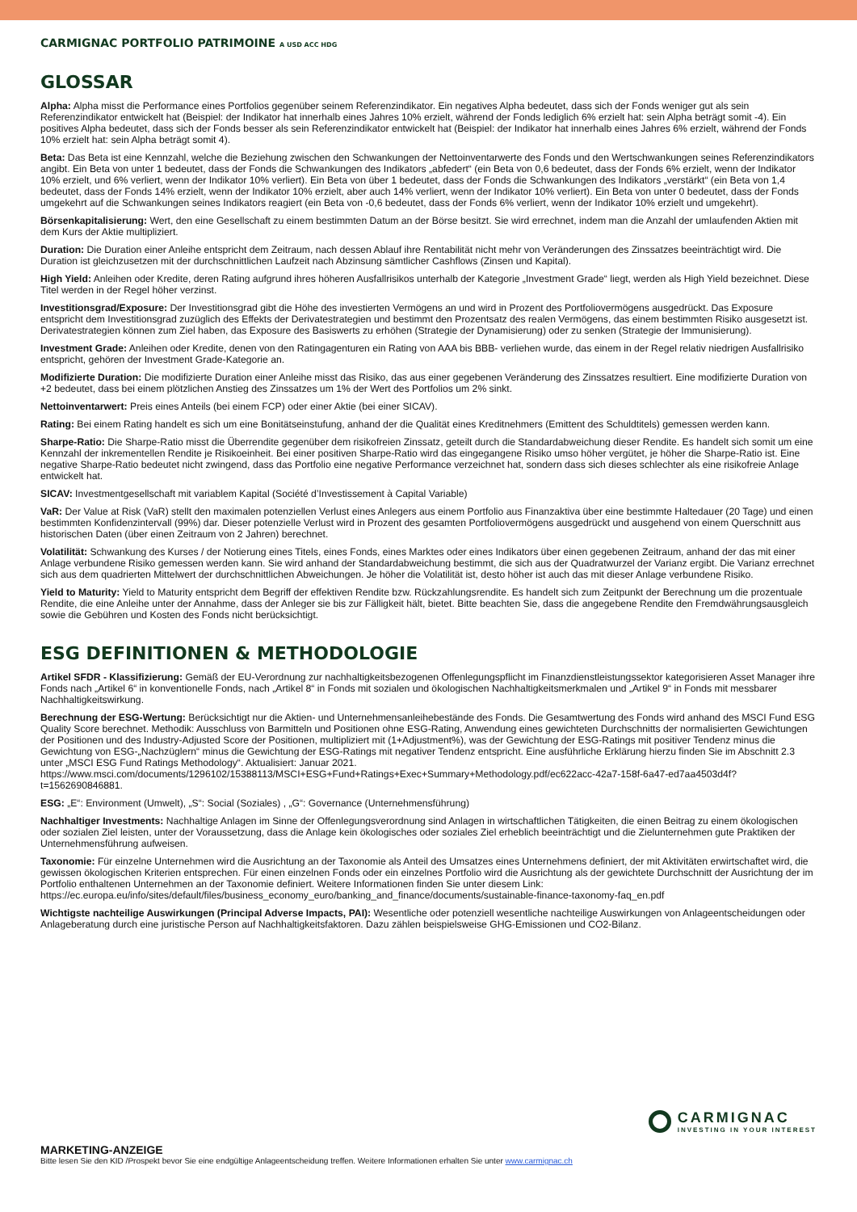CARMIGNAC PORTFOLIO PATRIMOINE A USD ACC HDG
GLOSSAR
Alpha: Alpha misst die Performance eines Portfolios gegenüber seinem Referenzindikator. Ein negatives Alpha bedeutet, dass sich der Fonds weniger gut als sein Referenzindikator entwickelt hat (Beispiel: der Indikator hat innerhalb eines Jahres 10% erzielt, während der Fonds lediglich 6% erzielt hat: sein Alpha beträgt somit -4). Ein positives Alpha bedeutet, dass sich der Fonds besser als sein Referenzindikator entwickelt hat (Beispiel: der Indikator hat innerhalb eines Jahres 6% erzielt, während der Fonds 10% erzielt hat: sein Alpha beträgt somit 4).
Beta: Das Beta ist eine Kennzahl, welche die Beziehung zwischen den Schwankungen der Nettoinventarwerte des Fonds und den Wertschwankungen seines Referenzindikators angibt. Ein Beta von unter 1 bedeutet, dass der Fonds die Schwankungen des Indikators „abfedert“ (ein Beta von 0,6 bedeutet, dass der Fonds 6% erzielt, wenn der Indikator 10% erzielt, und 6% verliert, wenn der Indikator 10% verliert). Ein Beta von über 1 bedeutet, dass der Fonds die Schwankungen des Indikators „verstärkt“ (ein Beta von 1,4 bedeutet, dass der Fonds 14% erzielt, wenn der Indikator 10% erzielt, aber auch 14% verliert, wenn der Indikator 10% verliert). Ein Beta von unter 0 bedeutet, dass der Fonds umgekehrt auf die Schwankungen seines Indikators reagiert (ein Beta von -0,6 bedeutet, dass der Fonds 6% verliert, wenn der Indikator 10% erzielt und umgekehrt).
Börsenkapitalisierung: Wert, den eine Gesellschaft zu einem bestimmten Datum an der Börse besitzt. Sie wird errechnet, indem man die Anzahl der umlaufenden Aktien mit dem Kurs der Aktie multipliziert.
Duration: Die Duration einer Anleihe entspricht dem Zeitraum, nach dessen Ablauf ihre Rentabilität nicht mehr von Veränderungen des Zinssatzes beeinträchtigt wird. Die Duration ist gleichzusetzen mit der durchschnittlichen Laufzeit nach Abzinsung sämtlicher Cashflows (Zinsen und Kapital).
High Yield: Anleihen oder Kredite, deren Rating aufgrund ihres höheren Ausfallrisikos unterhalb der Kategorie „Investment Grade“ liegt, werden als High Yield bezeichnet. Diese Titel werden in der Regel höher verzinst.
Investitionsgrad/Exposure: Der Investitionsgrad gibt die Höhe des investierten Vermögens an und wird in Prozent des Portfoliovermögens ausgedrückt. Das Exposure entspricht dem Investitionsgrad zuzüglich des Effekts der Derivatestrategien und bestimmt den Prozentsatz des realen Vermögens, das einem bestimmten Risiko ausgesetzt ist. Derivatestrategien können zum Ziel haben, das Exposure des Basiswerts zu erhöhen (Strategie der Dynamisierung) oder zu senken (Strategie der Immunisierung).
Investment Grade: Anleihen oder Kredite, denen von den Ratingagenturen ein Rating von AAA bis BBB- verliehen wurde, das einem in der Regel relativ niedrigen Ausfallrisiko entspricht, gehören der Investment Grade-Kategorie an.
Modifizierte Duration: Die modifizierte Duration einer Anleihe misst das Risiko, das aus einer gegebenen Veränderung des Zinssatzes resultiert. Eine modifizierte Duration von +2 bedeutet, dass bei einem plötzlichen Anstieg des Zinssatzes um 1% der Wert des Portfolios um 2% sinkt.
Nettoinventarwert: Preis eines Anteils (bei einem FCP) oder einer Aktie (bei einer SICAV).
Rating: Bei einem Rating handelt es sich um eine Bonitätseinstufung, anhand der die Qualität eines Kreditnehmers (Emittent des Schuldtitels) gemessen werden kann.
Sharpe-Ratio: Die Sharpe-Ratio misst die Überrendite gegenüber dem risikofreien Zinssatz, geteilt durch die Standardabweichung dieser Rendite. Es handelt sich somit um eine Kennzahl der inkrementellen Rendite je Risikoeinheit. Bei einer positiven Sharpe-Ratio wird das eingegangene Risiko umso höher vergütet, je höher die Sharpe-Ratio ist. Eine negative Sharpe-Ratio bedeutet nicht zwingend, dass das Portfolio eine negative Performance verzeichnet hat, sondern dass sich dieses schlechter als eine risikofreie Anlage entwickelt hat.
SICAV: Investmentgesellschaft mit variablem Kapital (Société d’Investissement à Capital Variable)
VaR: Der Value at Risk (VaR) stellt den maximalen potenziellen Verlust eines Anlegers aus einem Portfolio aus Finanzaktiva über eine bestimmte Haltedauer (20 Tage) und einen bestimmten Konfidenzintervall (99%) dar. Dieser potenzielle Verlust wird in Prozent des gesamten Portfoliovermögens ausgedrückt und ausgehend von einem Querschnitt aus historischen Daten (über einen Zeitraum von 2 Jahren) berechnet.
Volatilität: Schwankung des Kurses / der Notierung eines Titels, eines Fonds, eines Marktes oder eines Indikators über einen gegebenen Zeitraum, anhand der das mit einer Anlage verbundene Risiko gemessen werden kann. Sie wird anhand der Standardabweichung bestimmt, die sich aus der Quadratwurzel der Varianz ergibt. Die Varianz errechnet sich aus dem quadrierten Mittelwert der durchschnittlichen Abweichungen. Je höher die Volatilität ist, desto höher ist auch das mit dieser Anlage verbundene Risiko.
Yield to Maturity: Yield to Maturity entspricht dem Begriff der effektiven Rendite bzw. Rückzahlungsrendite. Es handelt sich zum Zeitpunkt der Berechnung um die prozentuale Rendite, die eine Anleihe unter der Annahme, dass der Anleger sie bis zur Fälligkeit hält, bietet. Bitte beachten Sie, dass die angegebene Rendite den Fremdwährungsausgleich sowie die Gebühren und Kosten des Fonds nicht berücksichtigt.
ESG DEFINITIONEN & METHODOLOGIE
Artikel SFDR - Klassifizierung: Gemäß der EU-Verordnung zur nachhaltigkeitsbezogenen Offenlegungspflicht im Finanzdienstleistungssektor kategorisieren Asset Manager ihre Fonds nach „Artikel 6“ in konventionelle Fonds, nach „Artikel 8“ in Fonds mit sozialen und ökologischen Nachhaltigkeitsmerkmalen und „Artikel 9“ in Fonds mit messbarer Nachhaltigkeitswirkung.
Berechnung der ESG-Wertung: Berücksichtigt nur die Aktien- und Unternehmensanleihebestände des Fonds. Die Gesamtwertung des Fonds wird anhand des MSCI Fund ESG Quality Score berechnet. Methodik: Ausschluss von Barmitteln und Positionen ohne ESG-Rating, Anwendung eines gewichteten Durchschnitts der normalisierten Gewichtungen der Positionen und des Industry-Adjusted Score der Positionen, multipliziert mit (1+Adjustment%), was der Gewichtung der ESG-Ratings mit positiver Tendenz minus die Gewichtung von ESG-„Nachzüglern“ minus die Gewichtung der ESG-Ratings mit negativer Tendenz entspricht. Eine ausführliche Erklärung hierzu finden Sie im Abschnitt 2.3 unter „MSCI ESG Fund Ratings Methodology“. Aktualisiert: Januar 2021. https://www.msci.com/documents/1296102/15388113/MSCI+ESG+Fund+Ratings+Exec+Summary+Methodology.pdf/ec622acc-42a7-158f-6a47-ed7aa4503d4f?t=1562690846881.
ESG: „E“: Environment (Umwelt), „S“: Social (Soziales) , „G“: Governance (Unternehmensführung)
Nachhaltiger Investments: Nachhaltige Anlagen im Sinne der Offenlegungsverordnung sind Anlagen in wirtschaftlichen Tätigkeiten, die einen Beitrag zu einem ökologischen oder sozialen Ziel leisten, unter der Voraussetzung, dass die Anlage kein ökologisches oder soziales Ziel erheblich beeinträchtigt und die Zielunternehmen gute Praktiken der Unternehmensführung aufweisen.
Taxonomie: Für einzelne Unternehmen wird die Ausrichtung an der Taxonomie als Anteil des Umsatzes eines Unternehmens definiert, der mit Aktivitäten erwirtschaftet wird, die gewissen ökologischen Kriterien entsprechen. Für einen einzelnen Fonds oder ein einzelnes Portfolio wird die Ausrichtung als der gewichtete Durchschnitt der Ausrichtung der im Portfolio enthaltenen Unternehmen an der Taxonomie definiert. Weitere Informationen finden Sie unter diesem Link: https://ec.europa.eu/info/sites/default/files/business_economy_euro/banking_and_finance/documents/sustainable-finance-taxonomy-faq_en.pdf
Wichtigste nachteilige Auswirkungen (Principal Adverse Impacts, PAI): Wesentliche oder potenziell wesentliche nachteilige Auswirkungen von Anlageentscheidungen oder Anlageberatung durch eine juristische Person auf Nachhaltigkeitsfaktoren. Dazu zählen beispielsweise GHG-Emissionen und CO2-Bilanz.
CARMIGNAC
INVESTING IN YOUR INTEREST
MARKETING-ANZEIGE
Bitte lesen Sie den KID /Prospekt bevor Sie eine endgültige Anlageentscheidung treffen. Weitere Informationen erhalten Sie unter www.carmignac.ch